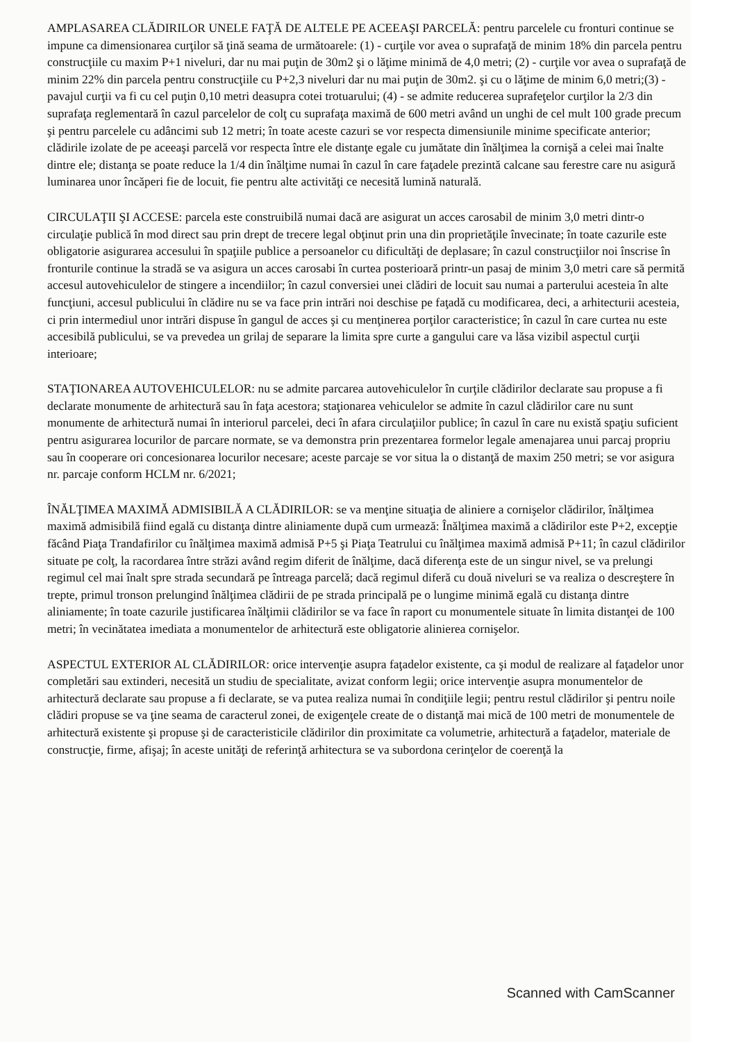AMPLASAREA CLĂDIRILOR UNELE FAŢĂ DE ALTELE PE ACEEAŞI PARCELĂ: pentru parcelele cu fronturi continue se impune ca dimensionarea curţilor să ţină seama de următoarele: (1) - curţile vor avea o suprafaţă de minim 18% din parcela pentru construcţiile cu maxim P+1 niveluri, dar nu mai puţin de 30m2 şi o lăţime minimă de 4,0 metri; (2) - curţile vor avea o suprafaţă de minim 22% din parcela pentru construcţiile cu P+2,3 niveluri dar nu mai puţin de 30m2. şi cu o lăţime de minim 6,0 metri;(3) - pavajul curţii va fi cu cel puţin 0,10 metri deasupra cotei trotuarului; (4) - se admite reducerea suprafeţelor curţilor la 2/3 din suprafaţa reglementară în cazul parcelelor de colţ cu suprafaţa maximă de 600 metri având un unghi de cel mult 100 grade precum şi pentru parcelele cu adâncimi sub 12 metri; în toate aceste cazuri se vor respecta dimensiunile minime specificate anterior; clădirile izolate de pe aceeaşi parcelă vor respecta între ele distanţe egale cu jumătate din înălţimea la cornişă a celei mai înalte dintre ele; distanţa se poate reduce la 1/4 din înălţime numai în cazul în care faţadele prezintă calcane sau ferestre care nu asigură luminarea unor încăperi fie de locuit, fie pentru alte activităţi ce necesită lumină naturală.
CIRCULAŢII ŞI ACCESE: parcela este construibilă numai dacă are asigurat un acces carosabil de minim 3,0 metri dintr-o circulaţie publică în mod direct sau prin drept de trecere legal obţinut prin una din proprietăţile învecinate; în toate cazurile este obligatorie asigurarea accesului în spaţiile publice a persoanelor cu dificultăţi de deplasare; în cazul construcţiilor noi înscrise în fronturile continue la stradă se va asigura un acces carosabi în curtea posterioară printr-un pasaj de minim 3,0 metri care să permită accesul autovehiculelor de stingere a incendiilor; în cazul conversiei unei clădiri de locuit sau numai a parterului acesteia în alte funcţiuni, accesul publicului în clădire nu se va face prin intrări noi deschise pe faţadă cu modificarea, deci, a arhitecturii acesteia, ci prin intermediul unor intrări dispuse în gangul de acces şi cu menţinerea porţilor caracteristice; în cazul în care curtea nu este accesibilă publicului, se va prevedea un grilaj de separare la limita spre curte a gangului care va lăsa vizibil aspectul curţii interioare;
STAŢIONAREA AUTOVEHICULELOR: nu se admite parcarea autovehiculelor în curţile clădirilor declarate sau propuse a fi declarate monumente de arhitectură sau în faţa acestora; staţionarea vehiculelor se admite în cazul clădirilor care nu sunt monumente de arhitectură numai în interiorul parcelei, deci în afara circulaţiilor publice; în cazul în care nu există spaţiu suficient pentru asigurarea locurilor de parcare normate, se va demonstra prin prezentarea formelor legale amenajarea unui parcaj propriu sau în cooperare ori concesionarea locurilor necesare; aceste parcaje se vor situa la o distanţă de maxim 250 metri; se vor asigura nr. parcaje conform HCLM nr. 6/2021;
ÎNĂLŢIMEA MAXIMĂ ADMISIBILĂ A CLĂDIRILOR: se va menţine situaţia de aliniere a cornişelor clădirilor, înălţimea maximă admisibilă fiind egală cu distanţa dintre aliniamente după cum urmează: Înălţimea maximă a clădirilor este P+2, excepţie făcând Piaţa Trandafirilor cu înălţimea maximă admisă P+5 şi Piaţa Teatrului cu înălţimea maximă admisă P+11; în cazul clădirilor situate pe colţ, la racordarea între străzi având regim diferit de înălţime, dacă diferenţa este de un singur nivel, se va prelungi regimul cel mai înalt spre strada secundară pe întreaga parcelă; dacă regimul diferă cu două niveluri se va realiza o descreştere în trepte, primul tronson prelungind înălţimea clădirii de pe strada principală pe o lungime minimă egală cu distanţa dintre aliniamente; în toate cazurile justificarea înălţimii clădirilor se va face în raport cu monumentele situate în limita distanţei de 100 metri; în vecinătatea imediata a monumentelor de arhitectură este obligatorie alinierea cornişelor.
ASPECTUL EXTERIOR AL CLĂDIRILOR: orice intervenţie asupra faţadelor existente, ca şi modul de realizare al faţadelor unor completări sau extinderi, necesită un studiu de specialitate, avizat conform legii; orice intervenţie asupra monumentelor de arhitectură declarate sau propuse a fi declarate, se va putea realiza numai în condiţiile legii; pentru restul clădirilor şi pentru noile clădiri propuse se va ţine seama de caracterul zonei, de exigenţele create de o distanţă mai mică de 100 metri de monumentele de arhitectură existente şi propuse şi de caracteristicile clădirilor din proximitate ca volumetrie, arhitectură a faţadelor, materiale de construcţie, firme, afişaj; în aceste unităţi de referinţă arhitectura se va subordona cerinţelor de coerenţă la
Scanned with CamScanner